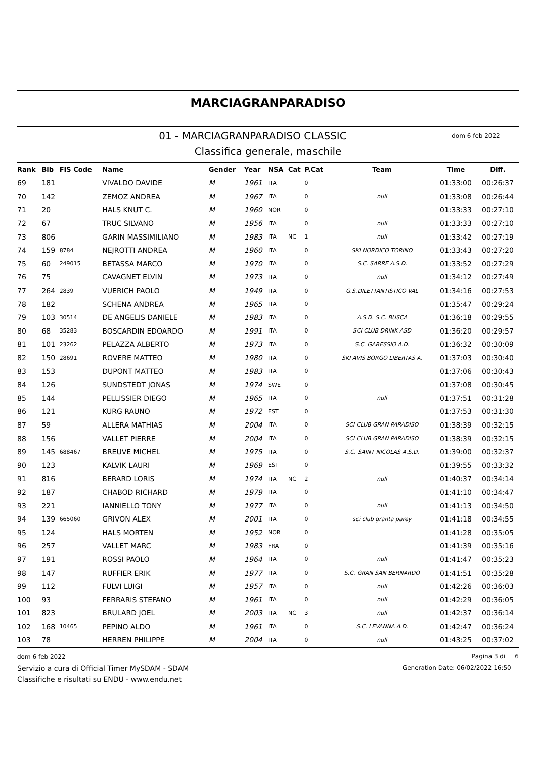MARCIAGRANPARADISO
01 - MARCIAGRANPARADISO CLASSIC
dom 6 feb 2022
Classifica generale, maschile
| Rank | Bib | FIS Code | Name | Gender | Year | NSA | Cat | P.Cat | Team | Time | Diff. |
| --- | --- | --- | --- | --- | --- | --- | --- | --- | --- | --- | --- |
| 69 | 181 | | VIVALDO DAVIDE | M | 1961 | ITA | | 0 | | 01:33:00 | 00:26:37 |
| 70 | 142 | | ZEMOZ ANDREA | M | 1967 | ITA | | 0 | null | 01:33:08 | 00:26:44 |
| 71 | 20 | | HALS KNUT C. | M | 1960 | NOR | | 0 | | 01:33:33 | 00:27:10 |
| 72 | 67 | | TRUC SILVANO | M | 1956 | ITA | | 0 | null | 01:33:33 | 00:27:10 |
| 73 | 806 | | GARIN MASSIMILIANO | M | 1983 | ITA | NC | 1 | null | 01:33:42 | 00:27:19 |
| 74 | 159 | 8784 | NEJROTTI ANDREA | M | 1960 | ITA | | 0 | SKI NORDICO TORINO | 01:33:43 | 00:27:20 |
| 75 | 60 | 249015 | BETASSA MARCO | M | 1970 | ITA | | 0 | S.C. SARRE A.S.D. | 01:33:52 | 00:27:29 |
| 76 | 75 | | CAVAGNET ELVIN | M | 1973 | ITA | | 0 | null | 01:34:12 | 00:27:49 |
| 77 | 264 | 2839 | VUERICH PAOLO | M | 1949 | ITA | | 0 | G.S.DILETTANTISTICO VAL | 01:34:16 | 00:27:53 |
| 78 | 182 | | SCHENA ANDREA | M | 1965 | ITA | | 0 | | 01:35:47 | 00:29:24 |
| 79 | 103 | 30514 | DE ANGELIS DANIELE | M | 1983 | ITA | | 0 | A.S.D. S.C. BUSCA | 01:36:18 | 00:29:55 |
| 80 | 68 | 35283 | BOSCARDIN EDOARDO | M | 1991 | ITA | | 0 | SCI CLUB DRINK ASD | 01:36:20 | 00:29:57 |
| 81 | 101 | 23262 | PELAZZA ALBERTO | M | 1973 | ITA | | 0 | S.C. GARESSIO A.D. | 01:36:32 | 00:30:09 |
| 82 | 150 | 28691 | ROVERE MATTEO | M | 1980 | ITA | | 0 | SKI AVIS BORGO LIBERTAS A. | 01:37:03 | 00:30:40 |
| 83 | 153 | | DUPONT MATTEO | M | 1983 | ITA | | 0 | | 01:37:06 | 00:30:43 |
| 84 | 126 | | SUNDSTEDT JONAS | M | 1974 | SWE | | 0 | | 01:37:08 | 00:30:45 |
| 85 | 144 | | PELLISSIER DIEGO | M | 1965 | ITA | | 0 | null | 01:37:51 | 00:31:28 |
| 86 | 121 | | KURG RAUNO | M | 1972 | EST | | 0 | | 01:37:53 | 00:31:30 |
| 87 | 59 | | ALLERA MATHIAS | M | 2004 | ITA | | 0 | SCI CLUB GRAN PARADISO | 01:38:39 | 00:32:15 |
| 88 | 156 | | VALLET PIERRE | M | 2004 | ITA | | 0 | SCI CLUB GRAN PARADISO | 01:38:39 | 00:32:15 |
| 89 | 145 | 688467 | BREUVE MICHEL | M | 1975 | ITA | | 0 | S.C. SAINT NICOLAS A.S.D. | 01:39:00 | 00:32:37 |
| 90 | 123 | | KALVIK LAURI | M | 1969 | EST | | 0 | | 01:39:55 | 00:33:32 |
| 91 | 816 | | BERARD LORIS | M | 1974 | ITA | NC | 2 | null | 01:40:37 | 00:34:14 |
| 92 | 187 | | CHABOD RICHARD | M | 1979 | ITA | | 0 | | 01:41:10 | 00:34:47 |
| 93 | 221 | | IANNIELLO TONY | M | 1977 | ITA | | 0 | null | 01:41:13 | 00:34:50 |
| 94 | 139 | 665060 | GRIVON ALEX | M | 2001 | ITA | | 0 | sci club granta parey | 01:41:18 | 00:34:55 |
| 95 | 124 | | HALS MORTEN | M | 1952 | NOR | | 0 | | 01:41:28 | 00:35:05 |
| 96 | 257 | | VALLET MARC | M | 1983 | FRA | | 0 | | 01:41:39 | 00:35:16 |
| 97 | 191 | | ROSSI PAOLO | M | 1964 | ITA | | 0 | null | 01:41:47 | 00:35:23 |
| 98 | 147 | | RUFFIER ERIK | M | 1977 | ITA | | 0 | S.C. GRAN SAN BERNARDO | 01:41:51 | 00:35:28 |
| 99 | 112 | | FULVI LUIGI | M | 1957 | ITA | | 0 | null | 01:42:26 | 00:36:03 |
| 100 | 93 | | FERRARIS STEFANO | M | 1961 | ITA | | 0 | null | 01:42:29 | 00:36:05 |
| 101 | 823 | | BRULARD JOEL | M | 2003 | ITA | NC | 3 | null | 01:42:37 | 00:36:14 |
| 102 | 168 | 10465 | PEPINO ALDO | M | 1961 | ITA | | 0 | S.C. LEVANNA A.D. | 01:42:47 | 00:36:24 |
| 103 | 78 | | HERREN PHILIPPE | M | 2004 | ITA | | 0 | null | 01:43:25 | 00:37:02 |
dom 6 feb 2022
Servizio a cura di Official Timer MySDAM - SDAM
Classifiche e risultati su ENDU - www.endu.net
Pagina 3 di 6
Generation Date: 06/02/2022 16:50